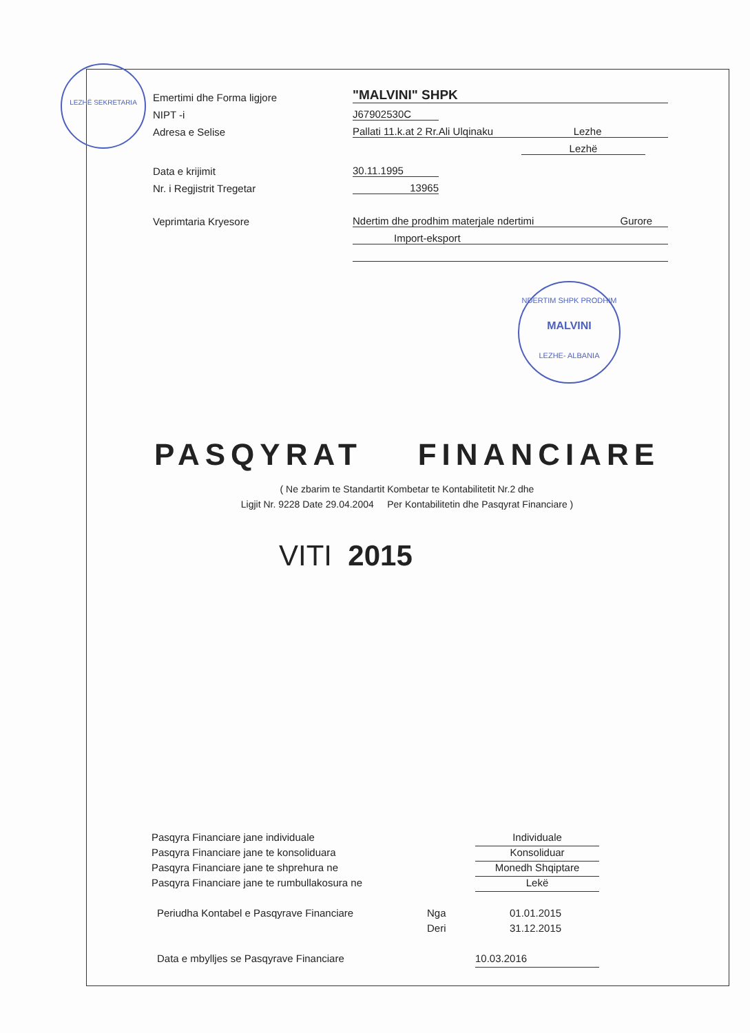LEZHË SEKRETARIA
Emertimi dhe Forma ligjore "MALVINI" SHPK
NIPT -i J67902530C
Adresa e Selise Pallati 11.k.at 2 Rr.Ali Ulqinaku Lezhe
Lezhë
Data e krijimit 30.11.1995
Nr. i Regjistrit Tregetar 13965
Veprimtaria Kryesore Ndertim dhe prodhim materjale ndertimi Gurore
Import-eksport
NDERTIM SHPK PRODHIM
MALVINI
LEZHE- ALBANIA
PASQYRAT FINANCIARE
( Ne zbarim te Standartit Kombetar te Kontabilitetit Nr.2 dhe
Ligjit Nr. 9228 Date 29.04.2004 Per Kontabilitetin dhe Pasqyrat Financiare )
VITI 2015
Pasqyra Financiare jane individuale Individuale
Pasqyra Financiare jane te konsoliduara Konsoliduar
Pasqyra Financiare jane te shprehura ne Monedh Shqiptare
Pasqyra Financiare jane te rumbullakosura ne Lekë
Periudha Kontabel e Pasqyrave Financiare Nga 01.01.2015
Deri 31.12.2015
Data e mbylljes se Pasqyrave Financiare 10.03.2016